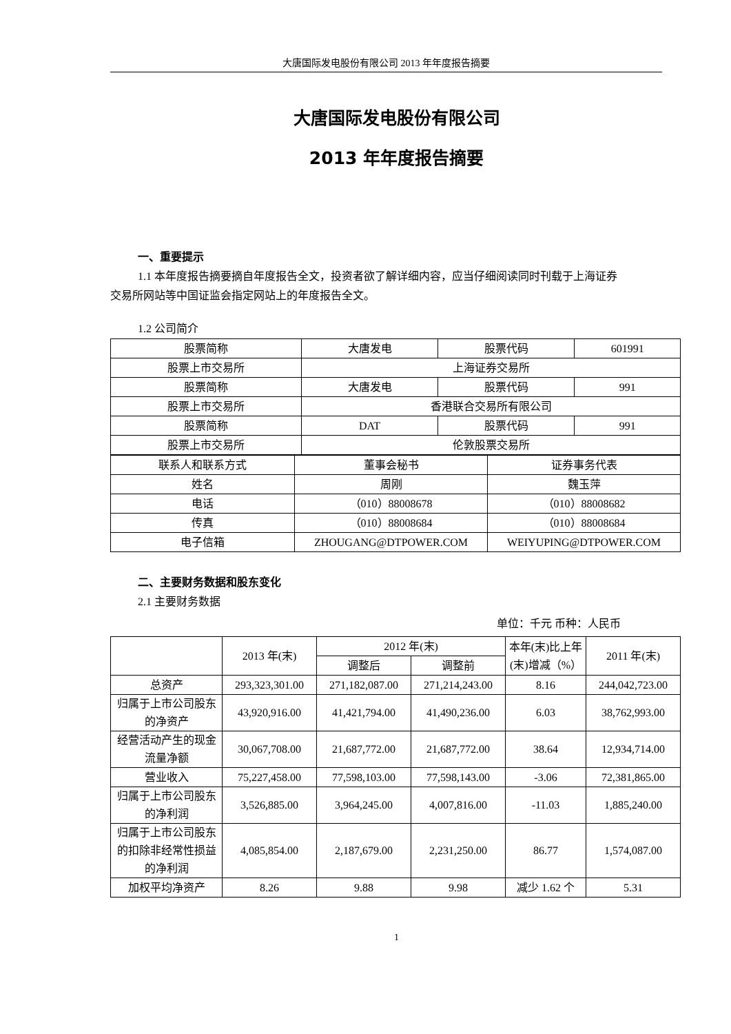大唐国际发电股份有限公司 2013 年年度报告摘要
大唐国际发电股份有限公司
2013 年年度报告摘要
一、重要提示
1.1 本年度报告摘要摘自年度报告全文，投资者欲了解详细内容，应当仔细阅读同时刊载于上海证券交易所网站等中国证监会指定网站上的年度报告全文。
1.2 公司简介
| 股票简称 | 大唐发电 | 股票代码 | 601991 |
| 股票上市交易所 | 上海证券交易所 | | |
| 股票简称 | 大唐发电 | 股票代码 | 991 |
| 股票上市交易所 | 香港联合交易所有限公司 | | |
| 股票简称 | DAT | 股票代码 | 991 |
| 股票上市交易所 | 伦敦股票交易所 | | |
| 联系人和联系方式 | 董事会秘书 | 证券事务代表 |
| 姓名 | 周刚 | 魏玉萍 |
| 电话 | （010）88008678 | （010）88008682 |
| 传真 | （010）88008684 | （010）88008684 |
| 电子信箱 | ZHOUGANG@DTPOWER.COM | WEIYUPING@DTPOWER.COM |
二、主要财务数据和股东变化
2.1 主要财务数据
单位：千元 币种：人民币
| | 2013 年(末) | 2012 年(末) | | 本年(末)比上年(末)增减（%） | 2011 年(末) |
| | | 调整后 | 调整前 | | |
| 总资产 | 293,323,301.00 | 271,182,087.00 | 271,214,243.00 | 8.16 | 244,042,723.00 |
| 归属于上市公司股东的净资产 | 43,920,916.00 | 41,421,794.00 | 41,490,236.00 | 6.03 | 38,762,993.00 |
| 经营活动产生的现金流量净额 | 30,067,708.00 | 21,687,772.00 | 21,687,772.00 | 38.64 | 12,934,714.00 |
| 营业收入 | 75,227,458.00 | 77,598,103.00 | 77,598,143.00 | -3.06 | 72,381,865.00 |
| 归属于上市公司股东的净利润 | 3,526,885.00 | 3,964,245.00 | 4,007,816.00 | -11.03 | 1,885,240.00 |
| 归属于上市公司股东的扣除非经常性损益的净利润 | 4,085,854.00 | 2,187,679.00 | 2,231,250.00 | 86.77 | 1,574,087.00 |
| 加权平均净资产 | 8.26 | 9.88 | 9.98 | 减少 1.62 个 | 5.31 |
1